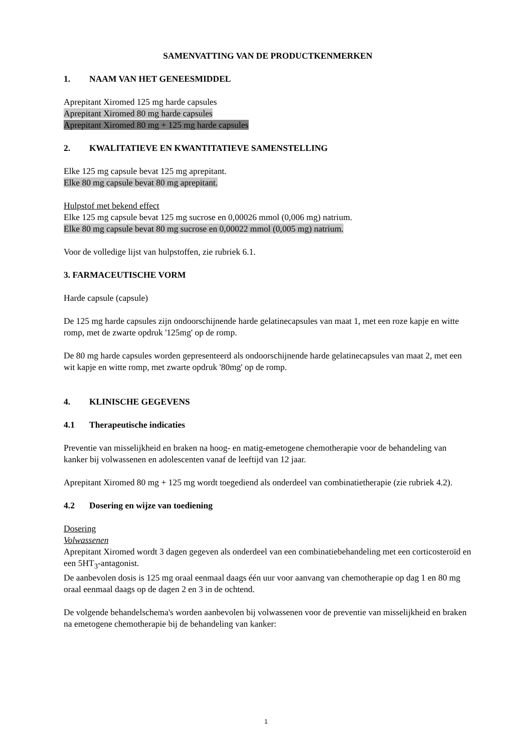SAMENVATTING VAN DE PRODUCTKENMERKEN
1. NAAM VAN HET GENEESMIDDEL
Aprepitant Xiromed 125 mg harde capsules
Aprepitant Xiromed 80 mg harde capsules
Aprepitant Xiromed 80 mg + 125 mg harde capsules
2. KWALITATIEVE EN KWANTITATIEVE SAMENSTELLING
Elke 125 mg capsule bevat 125 mg aprepitant.
Elke 80 mg capsule bevat 80 mg aprepitant.
Hulpstof met bekend effect
Elke 125 mg capsule bevat 125 mg sucrose en 0,00026 mmol (0,006 mg) natrium.
Elke 80 mg capsule bevat 80 mg sucrose en 0,00022 mmol (0,005 mg) natrium.
Voor de volledige lijst van hulpstoffen, zie rubriek 6.1.
3. FARMACEUTISCHE VORM
Harde capsule (capsule)
De 125 mg harde capsules zijn ondoorschijnende harde gelatinecapsules van maat 1, met een roze kapje en witte romp, met de zwarte opdruk '125mg' op de romp.
De 80 mg harde capsules worden gepresenteerd als ondoorschijnende harde gelatinecapsules van maat 2, met een wit kapje en witte romp, met zwarte opdruk '80mg' op de romp.
4. KLINISCHE GEGEVENS
4.1 Therapeutische indicaties
Preventie van misselijkheid en braken na hoog- en matig-emetogene chemotherapie voor de behandeling van kanker bij volwassenen en adolescenten vanaf de leeftijd van 12 jaar.
Aprepitant Xiromed 80 mg + 125 mg wordt toegediend als onderdeel van combinatietherapie (zie rubriek 4.2).
4.2 Dosering en wijze van toediening
Dosering
Volwassenen
Aprepitant Xiromed wordt 3 dagen gegeven als onderdeel van een combinatiebehandeling met een corticosteroïd en een 5HT<sub>3</sub>-antagonist.
De aanbevolen dosis is 125 mg oraal eenmaal daags één uur voor aanvang van chemotherapie op dag 1 en 80 mg oraal eenmaal daags op de dagen 2 en 3 in de ochtend.
De volgende behandelschema's worden aanbevolen bij volwassenen voor de preventie van misselijkheid en braken na emetogene chemotherapie bij de behandeling van kanker:
1